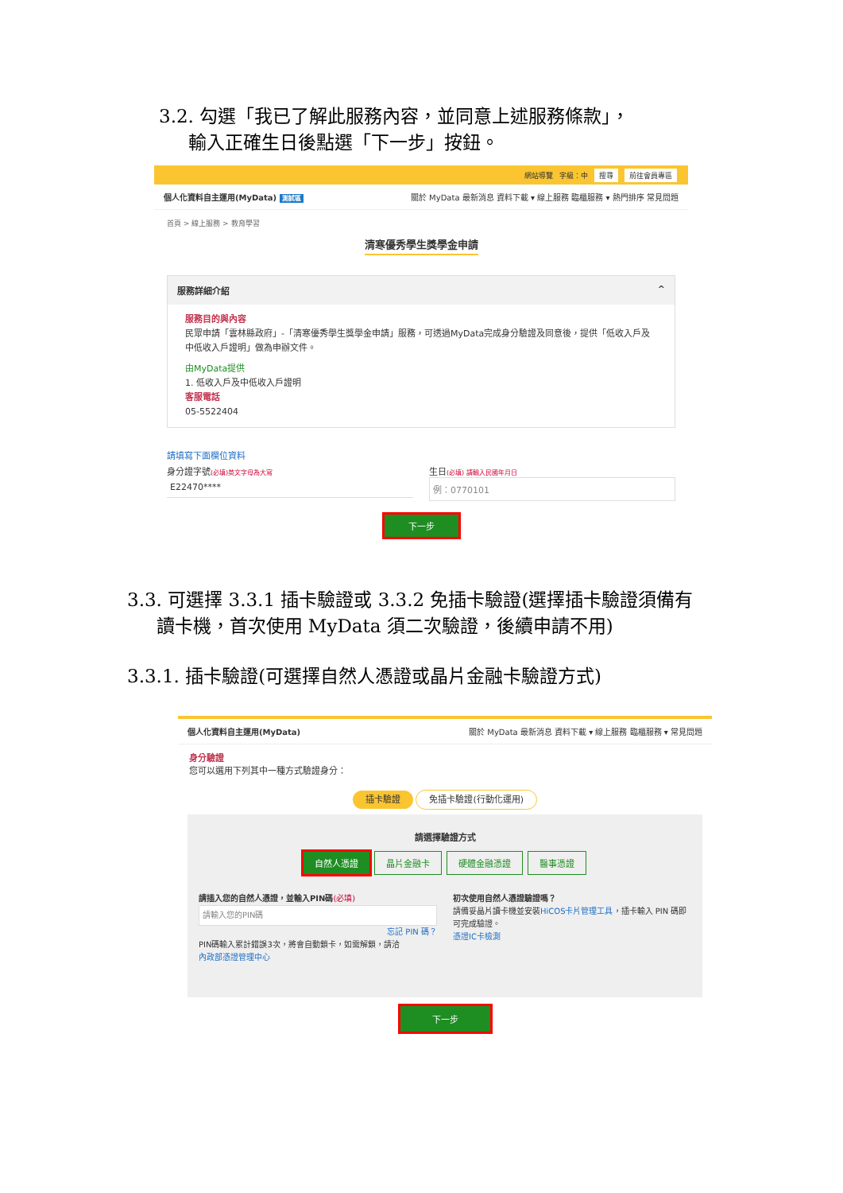3.2. 勾選「我已了解此服務內容，並同意上述服務條款」，
輸入正確生日後點選「下一步」按鈕。
網站導覽 字級：中 搜尋 前往會員專區
個人化資料自主運用(MyData) 測試區 關於 MyData 最新消息 資料下載 ▾ 線上服務 臨櫃服務 ▾ 熱門排序 常見問題
首頁 > 線上服務 > 教育學習
清寒優秀學生獎學金申請
服務詳細介紹 ^
服務目的與內容
民眾申請「雲林縣政府」-「清寒優秀學生獎學金申請」服務，可透過MyData完成身分驗證及同意後，提供「低收入戶及中低收入戶證明」做為申辦文件。
由MyData提供
1. 低收入戶及中低收入戶證明
客服電話
05-5522404
請填寫下面欄位資料
身分證字號(必填)英文字母為大寫
E22470****
生日(必填) 請輸入民國年月日
例：0770101
下一步
3.3. 可選擇 3.3.1 插卡驗證或 3.3.2 免插卡驗證(選擇插卡驗證須備有
讀卡機，首次使用 MyData 須二次驗證，後續申請不用)
3.3.1. 插卡驗證(可選擇自然人憑證或晶片金融卡驗證方式)
個人化資料自主運用(MyData) 關於 MyData 最新消息 資料下載 ▾ 線上服務 臨櫃服務 ▾ 常見問題
身分驗證
您可以選用下列其中一種方式驗證身分：
插卡驗證 免插卡驗證(行動化運用)
請選擇驗證方式
自然人憑證 晶片金融卡 硬體金融憑證 醫事憑證
請插入您的自然人憑證，並輸入PIN碼(必填)
請輸入您的PIN碼
忘記 PIN 碼？
PIN碼輸入累計錯誤3次，將會自動鎖卡，如需解鎖，請洽
內政部憑證管理中心
初次使用自然人憑證驗證嗎？
請備妥晶片讀卡機並安裝HiCOS卡片管理工具，插卡輸入 PIN 碼即可完成驗證。
憑證IC卡檢測
下一步